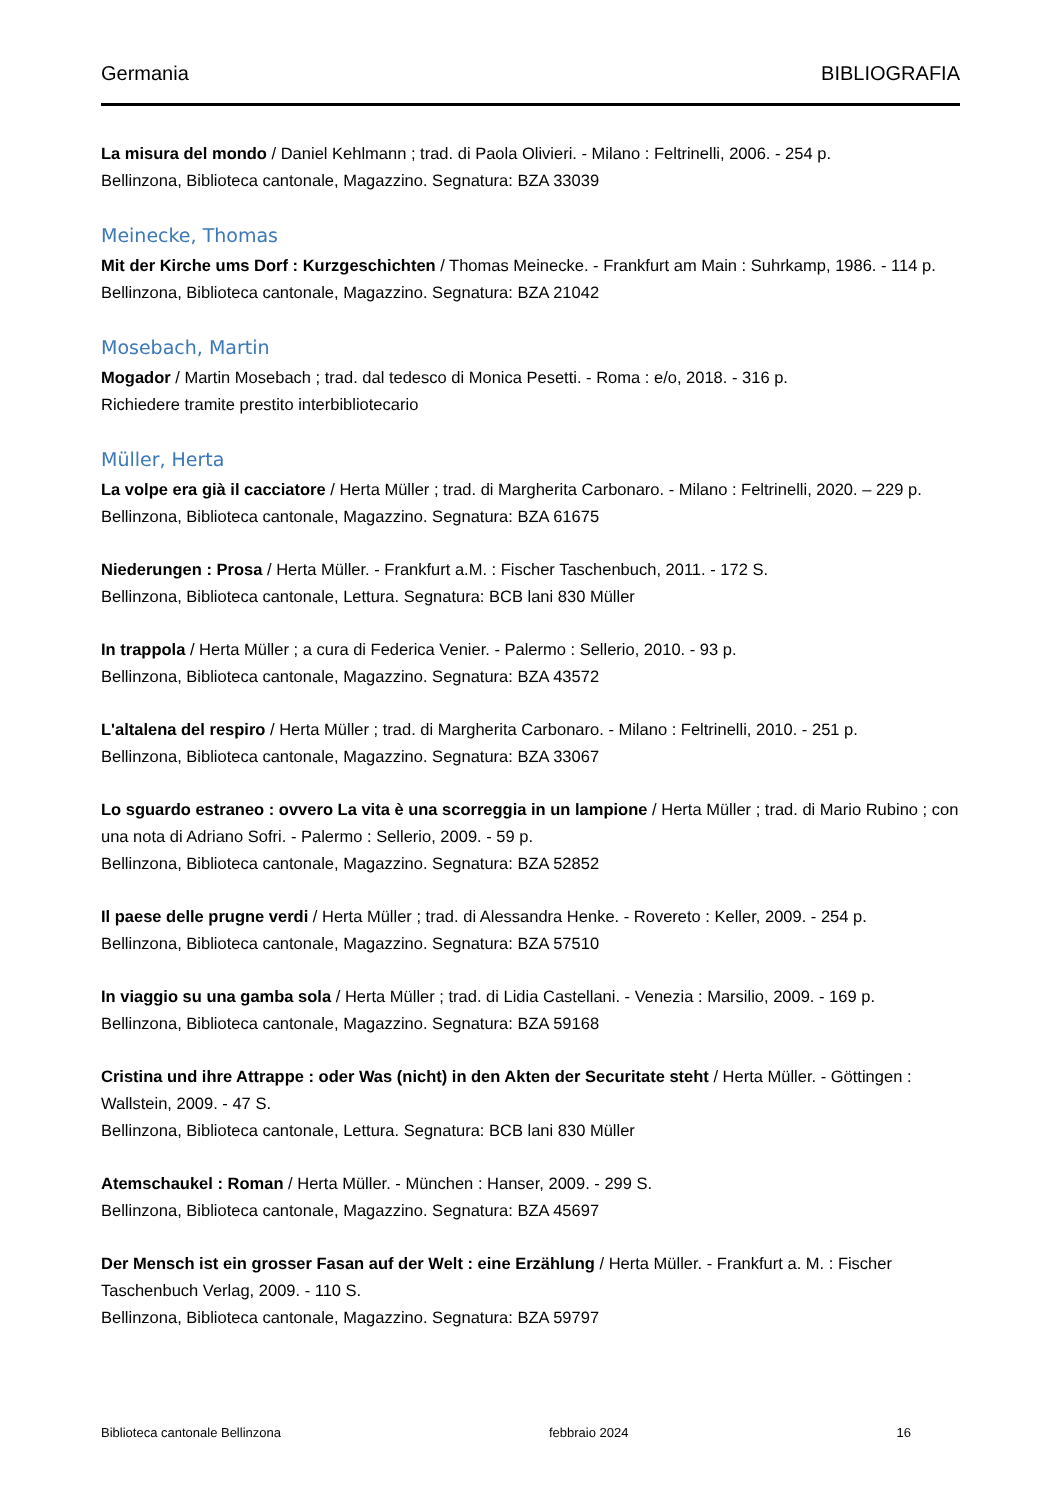Germania BIBLIOGRAFIA
La misura del mondo / Daniel Kehlmann ; trad. di Paola Olivieri. - Milano : Feltrinelli, 2006. - 254 p.
Bellinzona, Biblioteca cantonale, Magazzino. Segnatura: BZA 33039
Meinecke, Thomas
Mit der Kirche ums Dorf : Kurzgeschichten / Thomas Meinecke. - Frankfurt am Main : Suhrkamp, 1986. - 114 p.
Bellinzona, Biblioteca cantonale, Magazzino. Segnatura: BZA 21042
Mosebach, Martin
Mogador / Martin Mosebach ; trad. dal tedesco di Monica Pesetti. - Roma : e/o, 2018. - 316 p.
Richiedere tramite prestito interbibliotecario
Müller, Herta
La volpe era già il cacciatore / Herta Müller ; trad. di Margherita Carbonaro. - Milano : Feltrinelli, 2020. – 229 p.
Bellinzona, Biblioteca cantonale, Magazzino. Segnatura: BZA 61675
Niederungen : Prosa / Herta Müller. - Frankfurt a.M. : Fischer Taschenbuch, 2011. - 172 S.
Bellinzona, Biblioteca cantonale, Lettura. Segnatura: BCB lani 830 Müller
In trappola / Herta Müller ; a cura di Federica Venier. - Palermo : Sellerio, 2010. - 93 p.
Bellinzona, Biblioteca cantonale, Magazzino. Segnatura: BZA 43572
L'altalena del respiro / Herta Müller ; trad. di Margherita Carbonaro. - Milano : Feltrinelli, 2010. - 251 p.
Bellinzona, Biblioteca cantonale, Magazzino. Segnatura: BZA 33067
Lo sguardo estraneo : ovvero La vita è una scorreggia in un lampione / Herta Müller ; trad. di Mario Rubino ; con una nota di Adriano Sofri. - Palermo : Sellerio, 2009. - 59 p.
Bellinzona, Biblioteca cantonale, Magazzino. Segnatura: BZA 52852
Il paese delle prugne verdi / Herta Müller ; trad. di Alessandra Henke. - Rovereto : Keller, 2009. - 254 p.
Bellinzona, Biblioteca cantonale, Magazzino. Segnatura: BZA 57510
In viaggio su una gamba sola / Herta Müller ; trad. di Lidia Castellani. - Venezia : Marsilio, 2009. - 169 p.
Bellinzona, Biblioteca cantonale, Magazzino. Segnatura: BZA 59168
Cristina und ihre Attrappe : oder Was (nicht) in den Akten der Securitate steht / Herta Müller. - Göttingen : Wallstein, 2009. - 47 S.
Bellinzona, Biblioteca cantonale, Lettura. Segnatura: BCB lani 830 Müller
Atemschaukel : Roman / Herta Müller. - München : Hanser, 2009. - 299 S.
Bellinzona, Biblioteca cantonale, Magazzino. Segnatura: BZA 45697
Der Mensch ist ein grosser Fasan auf der Welt : eine Erzählung / Herta Müller. - Frankfurt a. M. : Fischer Taschenbuch Verlag, 2009. - 110 S.
Bellinzona, Biblioteca cantonale, Magazzino. Segnatura: BZA 59797
Biblioteca cantonale Bellinzona febbraio 2024 16